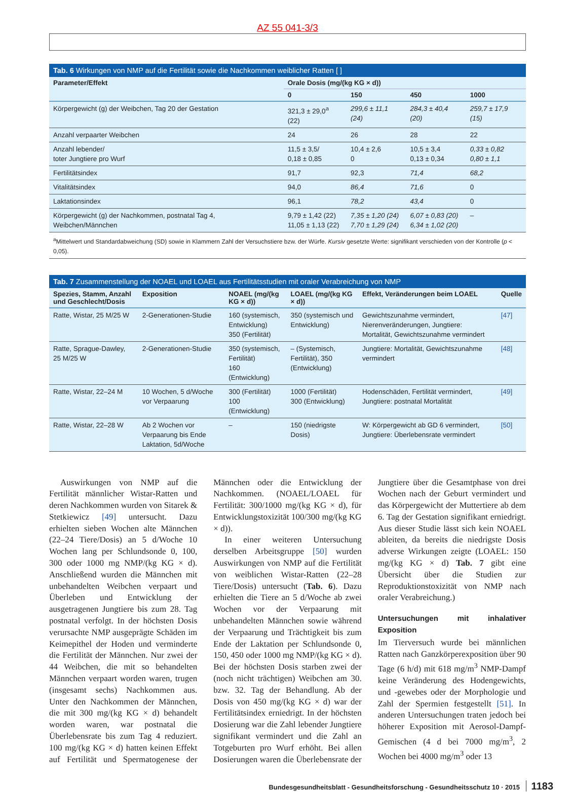AZ 55 041-3/3
Tab. 6 Wirkungen von NMP auf die Fertilität sowie die Nachkommen weiblicher Ratten [ ]
| Parameter/Effekt | Orale Dosis (mg/(kg KG × d)) | | | |
| --- | --- | --- | --- | --- |
| | 0 | 150 | 450 | 1000 |
| Körpergewicht (g) der Weibchen, Tag 20 der Gestation | 321,3 ± 29,0<sup>a</sup> (22) | 299,6 ± 11,1 (24) | 284,3 ± 40,4 (20) | 259,7 ± 17,9 (15) |
| Anzahl verpaarter Weibchen | 24 | 26 | 28 | 22 |
| Anzahl lebender/ toter Jungtiere pro Wurf | 11,5 ± 3,5/ 0,18 ± 0,85 | 10,4 ± 2,6 0 | 10,5 ± 3,4 0,13 ± 0,34 | 0,33 ± 0,82 0,80 ± 1,1 |
| Fertilitätsindex | 91,7 | 92,3 | 71,4 | 68,2 |
| Vitalitätsindex | 94,0 | 86,4 | 71,6 | 0 |
| Laktationsindex | 96,1 | 78,2 | 43,4 | 0 |
| Körpergewicht (g) der Nachkommen, postnatal Tag 4, Weibchen/Männchen | 9,79 ± 1,42 (22) 11,05 ± 1,13 (22) | 7,35 ± 1,20 (24) 7,70 ± 1,29 (24) | 6,07 ± 0,83 (20) 6,34 ± 1,02 (20) | – |
| <sup>a</sup> Mittelwert und Standardabweichung (SD) sowie in Klammern Zahl der Versuchstiere bzw. der Würfe. Kursiv gesetzte Werte: signifikant verschieden von der Kontrolle ( p < 0,05). | | | | |
Tab. 7 Zusammenstellung der NOAEL und LOAEL aus Fertilitätsstudien mit oraler Verabreichung von NMP
| Spezies, Stamm, Anzahl und Geschlecht/Dosis | Exposition | NOAEL (mg/(kg KG × d)) | LOAEL (mg/(kg KG × d)) | Effekt, Veränderungen beim LOAEL | Quelle |
| --- | --- | --- | --- | --- | --- |
| Ratte, Wistar, 25 M/25 W | 2-Generationen-Studie | 160 (systemisch, Entwicklung) 350 (Fertilität) | 350 (systemisch und Entwicklung) | Gewichtszunahme vermindert, Nierenveränderungen, Jungtiere: Mortalität, Gewichtszunahme vermindert | [47] |
| Ratte, Sprague-Dawley, 25 M/25 W | 2-Generationen-Studie | 350 (systemisch, Fertilität) 160 (Entwicklung) | – (Systemisch, Fertilität), 350 (Entwicklung) | Jungtiere: Mortalität, Gewichtszunahme vermindert | [48] |
| Ratte, Wistar, 22–24 M | 10 Wochen, 5 d/Woche vor Verpaarung | 300 (Fertilität) 100 (Entwicklung) | 1000 (Fertilität) 300 (Entwicklung) | Hodenschäden, Fertilität vermindert, Jungtiere: postnatal Mortalität | [49] |
| Ratte, Wistar, 22–28 W | Ab 2 Wochen vor Verpaarung bis Ende Laktation, 5d/Woche | – | 150 (niedrigste Dosis) | W: Körpergewicht ab GD 6 vermindert, Jungtiere: Überlebensrate vermindert | [50] |
Auswirkungen von NMP auf die Fertilität männlicher Wistar-Ratten und deren Nachkommen wurden von Sitarek & Stetkiewicz [49] untersucht. Dazu erhielten sieben Wochen alte Männchen (22–24 Tiere/Dosis) an 5 d/Woche 10 Wochen lang per Schlundsonde 0, 100, 300 oder 1000 mg NMP/(kg KG × d). Anschließend wurden die Männchen mit unbehandelten Weibchen verpaart und Überleben und Entwicklung der ausgetragenen Jungtiere bis zum 28. Tag postnatal verfolgt. In der höchsten Dosis verursachte NMP ausgeprägte Schäden im Keimepithel der Hoden und verminderte die Fertilität der Männchen. Nur zwei der 44 Weibchen, die mit so behandelten Männchen verpaart worden waren, trugen (insgesamt sechs) Nachkommen aus. Unter den Nachkommen der Männchen, die mit 300 mg/(kg KG × d) behandelt worden waren, war postnatal die Überlebensrate bis zum Tag 4 reduziert. 100 mg/(kg KG × d) hatten keinen Effekt auf Fertilität und Spermatogenese der Männchen oder die Entwicklung der Nachkommen. (NOAEL/LOAEL für Fertilität: 300/1000 mg/(kg KG × d), für Entwicklungstoxizität 100/300 mg/(kg KG × d)).
In einer weiteren Untersuchung derselben Arbeitsgruppe [50] wurden Auswirkungen von NMP auf die Fertilität von weiblichen Wistar-Ratten (22–28 Tiere/Dosis) untersucht (Tab. 6). Dazu erhielten die Tiere an 5 d/Woche ab zwei Wochen vor der Verpaarung mit unbehandelten Männchen sowie während der Verpaarung und Trächtigkeit bis zum Ende der Laktation per Schlundsonde 0, 150, 450 oder 1000 mg NMP/(kg KG × d). Bei der höchsten Dosis starben zwei der (noch nicht trächtigen) Weibchen am 30. bzw. 32. Tag der Behandlung. Ab der Dosis von 450 mg/(kg KG × d) war der Fertilitätsindex erniedrigt. In der höchsten Dosierung war die Zahl lebender Jungtiere signifikant vermindert und die Zahl an Totgeburten pro Wurf erhöht. Bei allen Dosierungen waren die Überlebensrate der Jungtiere über die Gesamtphase von drei Wochen nach der Geburt vermindert und das Körpergewicht der Muttertiere ab dem 6. Tag der Gestation signifikant erniedrigt. Aus dieser Studie lässt sich kein NOAEL ableiten, da bereits die niedrigste Dosis adverse Wirkungen zeigte (LOAEL: 150 mg/(kg KG × d) Tab. 7 gibt eine Übersicht über die Studien zur Reproduktionstoxizität von NMP nach oraler Verabreichung.)
Untersuchungen mit inhalativer Exposition
Im Tierversuch wurde bei männlichen Ratten nach Ganzkörperexposition über 90 Tage (6 h/d) mit 618 mg/m<sup>3</sup> NMP-Dampf keine Veränderung des Hodengewichts, und -gewebes oder der Morphologie und Zahl der Spermien festgestellt [51]. In anderen Untersuchungen traten jedoch bei höherer Exposition mit Aerosol-Dampf-Gemischen (4 d bei 7000 mg/m<sup>3</sup>, 2 Wochen bei 4000 mg/m<sup>3</sup> oder 13
Bundesgesundheitsblatt - Gesundheitsforschung - Gesundheitsschutz 10 · 2015 1183